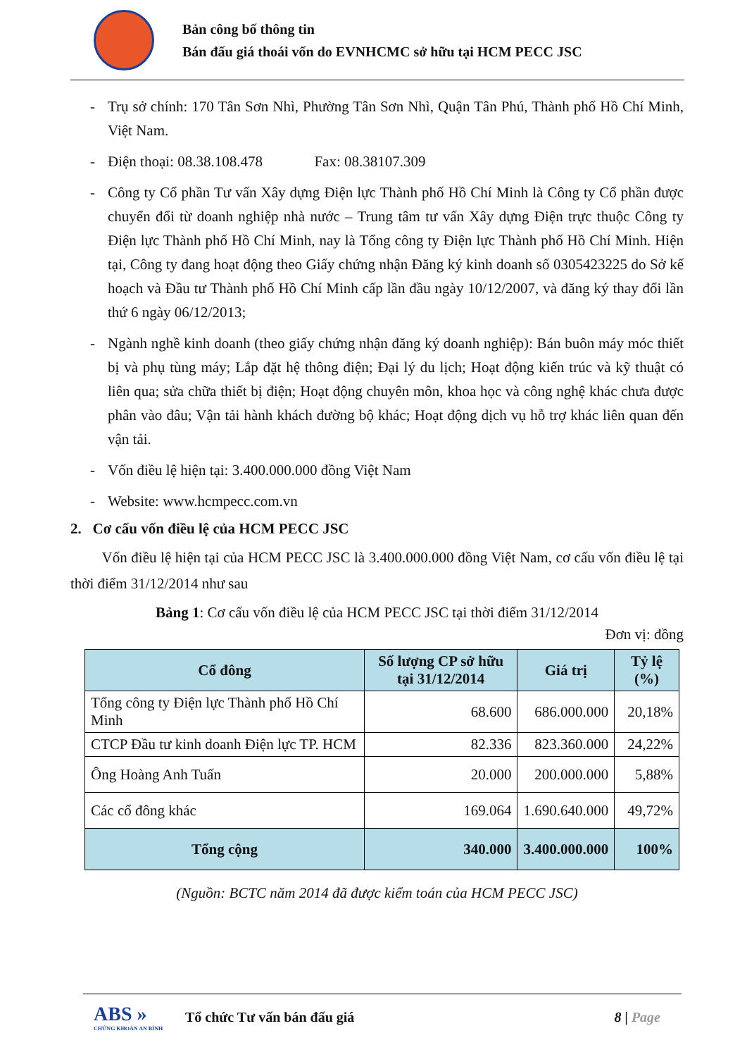Bản công bố thông tin
Bán đấu giá thoái vốn do EVNHCMC sở hữu tại HCM PECC JSC
- Trụ sở chính: 170 Tân Sơn Nhì, Phường Tân Sơn Nhì, Quận Tân Phú, Thành phố Hồ Chí Minh, Việt Nam.
- Điện thoại: 08.38.108.478 Fax: 08.38107.309
- Công ty Cổ phần Tư vấn Xây dựng Điện lực Thành phố Hồ Chí Minh là Công ty Cổ phần được chuyển đổi từ doanh nghiệp nhà nước – Trung tâm tư vấn Xây dựng Điện trực thuộc Công ty Điện lực Thành phố Hồ Chí Minh, nay là Tổng công ty Điện lực Thành phố Hồ Chí Minh. Hiện tại, Công ty đang hoạt động theo Giấy chứng nhận Đăng ký kinh doanh số 0305423225 do Sở kế hoạch và Đầu tư Thành phố Hồ Chí Minh cấp lần đầu ngày 10/12/2007, và đăng ký thay đổi lần thứ 6 ngày 06/12/2013;
- Ngành nghề kinh doanh (theo giấy chứng nhận đăng ký doanh nghiệp): Bán buôn máy móc thiết bị và phụ tùng máy; Lắp đặt hệ thông điện; Đại lý du lịch; Hoạt động kiến trúc và kỹ thuật có liên qua; sửa chữa thiết bị điện; Hoạt động chuyên môn, khoa học và công nghệ khác chưa được phân vào đâu; Vận tải hành khách đường bộ khác; Hoạt động dịch vụ hỗ trợ khác liên quan đến vận tải.
- Vốn điều lệ hiện tại: 3.400.000.000 đồng Việt Nam
- Website: www.hcmpecc.com.vn
2. Cơ cấu vốn điều lệ của HCM PECC JSC
Vốn điều lệ hiện tại của HCM PECC JSC là 3.400.000.000 đồng Việt Nam, cơ cấu vốn điều lệ tại thời điểm 31/12/2014 như sau
Bảng 1: Cơ cấu vốn điều lệ của HCM PECC JSC tại thời điểm 31/12/2014
Đơn vị: đồng
| Cổ đông | Số lượng CP sở hữu tại 31/12/2014 | Giá trị | Tỷ lệ (%) |
| --- | --- | --- | --- |
| Tổng công ty Điện lực Thành phố Hồ Chí Minh | 68.600 | 686.000.000 | 20,18% |
| CTCP Đầu tư kinh doanh Điện lực TP. HCM | 82.336 | 823.360.000 | 24,22% |
| Ông Hoàng Anh Tuấn | 20.000 | 200.000.000 | 5,88% |
| Các cổ đông khác | 169.064 | 1.690.640.000 | 49,72% |
| Tổng cộng | 340.000 | 3.400.000.000 | 100% |
(Nguồn: BCTC năm 2014 đã được kiểm toán của HCM PECC JSC)
ABS »
CHỨNG KHOÁN AN BÌNH
Tổ chức Tư vấn bán đấu giá 8 | Page